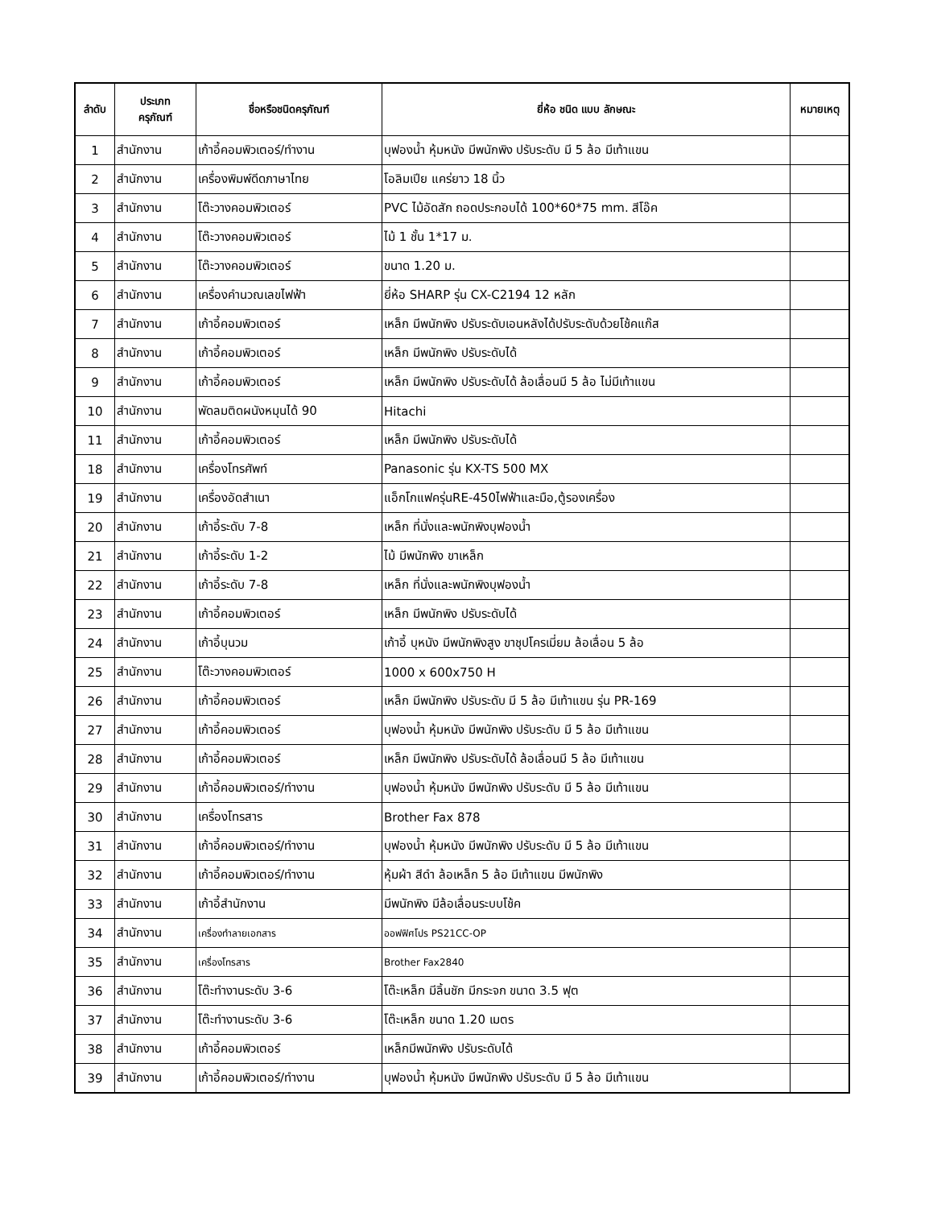| ลำดับ | ประเภท ครุภัณฑ์ | ชื่อหรือชนิดครุภัณฑ์ | ยี่ห้อ ชนิด แบบ ลักษณะ | หมายเหตุ |
| --- | --- | --- | --- | --- |
| 1 | สำนักงาน | เก้าอี้คอมพิวเตอร์/ทำงาน | บุฟองน้ำ หุ้มหนัง มีพนักพิง ปรับระดับ มี 5 ล้อ มีเท้าแขน | |
| 2 | สำนักงาน | เครื่องพิมพ์ดีดภาษาไทย | โอลิมเปีย แคร่ยาว 18 นิ้ว | |
| 3 | สำนักงาน | โต๊ะวางคอมพิวเตอร์ | PVC ไม้อัดสัก ถอดประกอบได้ 100*60*75 mm. สีโอ๊ค | |
| 4 | สำนักงาน | โต๊ะวางคอมพิวเตอร์ | ไม้ 1 ชั้น 1*17 ม. | |
| 5 | สำนักงาน | โต๊ะวางคอมพิวเตอร์ | ขนาด 1.20 ม. | |
| 6 | สำนักงาน | เครื่องคำนวณเลขไฟฟ้า | ยี่ห้อ SHARP รุ่น CX-C2194 12 หลัก | |
| 7 | สำนักงาน | เก้าอี้คอมพิวเตอร์ | เหล็ก มีพนักพิง ปรับระดับเอนหลังได้ปรับระดับด้วยโช้คแก๊ส | |
| 8 | สำนักงาน | เก้าอี้คอมพิวเตอร์ | เหล็ก มีพนักพิง ปรับระดับได้ | |
| 9 | สำนักงาน | เก้าอี้คอมพิวเตอร์ | เหล็ก มีพนักพิง ปรับระดับได้ ล้อเลื่อนมี 5 ล้อ ไม่มีเท้าแขน | |
| 10 | สำนักงาน | พัดลมติดผนังหมุนได้ 90 | Hitachi | |
| 11 | สำนักงาน | เก้าอี้คอมพิวเตอร์ | เหล็ก มีพนักพิง ปรับระดับได้ | |
| 18 | สำนักงาน | เครื่องโทรศัพท์ | Panasonic รุ่น KX-TS 500 MX | |
| 19 | สำนักงาน | เครื่องอัดสำเนา | แอ็กโกแฟครุ่นRE-450ไฟฟ้าและมือ,ตู้รองเครื่อง | |
| 20 | สำนักงาน | เก้าอี้ระดับ 7-8 | เหล็ก ที่นั่งและพนักพิงบุฟองน้ำ | |
| 21 | สำนักงาน | เก้าอี้ระดับ 1-2 | ไม้ มีพนักพิง ขาเหล็ก | |
| 22 | สำนักงาน | เก้าอี้ระดับ 7-8 | เหล็ก ที่นั่งและพนักพิงบุฟองน้ำ | |
| 23 | สำนักงาน | เก้าอี้คอมพิวเตอร์ | เหล็ก มีพนักพิง ปรับระดับได้ | |
| 24 | สำนักงาน | เก้าอี้บุนวม | เก้าอี้ บุหนัง มีพนักพิงสูง ขาชุปโครเมี่ยม ล้อเลื่อน 5 ล้อ | |
| 25 | สำนักงาน | โต๊ะวางคอมพิวเตอร์ | 1000 x 600x750 H | |
| 26 | สำนักงาน | เก้าอี้คอมพิวเตอร์ | เหล็ก มีพนักพิง ปรับระดับ มี 5 ล้อ มีเท้าแขน รุ่น PR-169 | |
| 27 | สำนักงาน | เก้าอี้คอมพิวเตอร์ | บุฟองน้ำ หุ้มหนัง มีพนักพิง ปรับระดับ มี 5 ล้อ มีเท้าแขน | |
| 28 | สำนักงาน | เก้าอี้คอมพิวเตอร์ | เหล็ก มีพนักพิง ปรับระดับได้ ล้อเลื่อนมี 5 ล้อ มีเท้าแขน | |
| 29 | สำนักงาน | เก้าอี้คอมพิวเตอร์/ทำงาน | บุฟองน้ำ หุ้มหนัง มีพนักพิง ปรับระดับ มี 5 ล้อ มีเท้าแขน | |
| 30 | สำนักงาน | เครื่องโทรสาร | Brother Fax 878 | |
| 31 | สำนักงาน | เก้าอี้คอมพิวเตอร์/ทำงาน | บุฟองน้ำ หุ้มหนัง มีพนักพิง ปรับระดับ มี 5 ล้อ มีเท้าแขน | |
| 32 | สำนักงาน | เก้าอี้คอมพิวเตอร์/ทำงาน | หุ้มผ้า สีดำ ล้อเหล็ก 5 ล้อ มีเท้าแขน มีพนักพิง | |
| 33 | สำนักงาน | เก้าอี้สำนักงาน | มีพนักพิง มีล้อเลื่อนระบบโช้ค | |
| 34 | สำนักงาน | เครื่องทำลายเอกสาร | ออฟฟิศโปร PS21CC-OP | |
| 35 | สำนักงาน | เครื่องโทรสาร | Brother Fax2840 | |
| 36 | สำนักงาน | โต๊ะทำงานระดับ 3-6 | โต๊ะเหล็ก มีลิ้นชัก มีกระจก ขนาด 3.5 ฟุต | |
| 37 | สำนักงาน | โต๊ะทำงานระดับ 3-6 | โต๊ะเหล็ก ขนาด 1.20 เมตร | |
| 38 | สำนักงาน | เก้าอี้คอมพิวเตอร์ | เหล็กมีพนักพิง ปรับระดับได้ | |
| 39 | สำนักงาน | เก้าอี้คอมพิวเตอร์/ทำงาน | บุฟองน้ำ หุ้มหนัง มีพนักพิง ปรับระดับ มี 5 ล้อ มีเท้าแขน | |